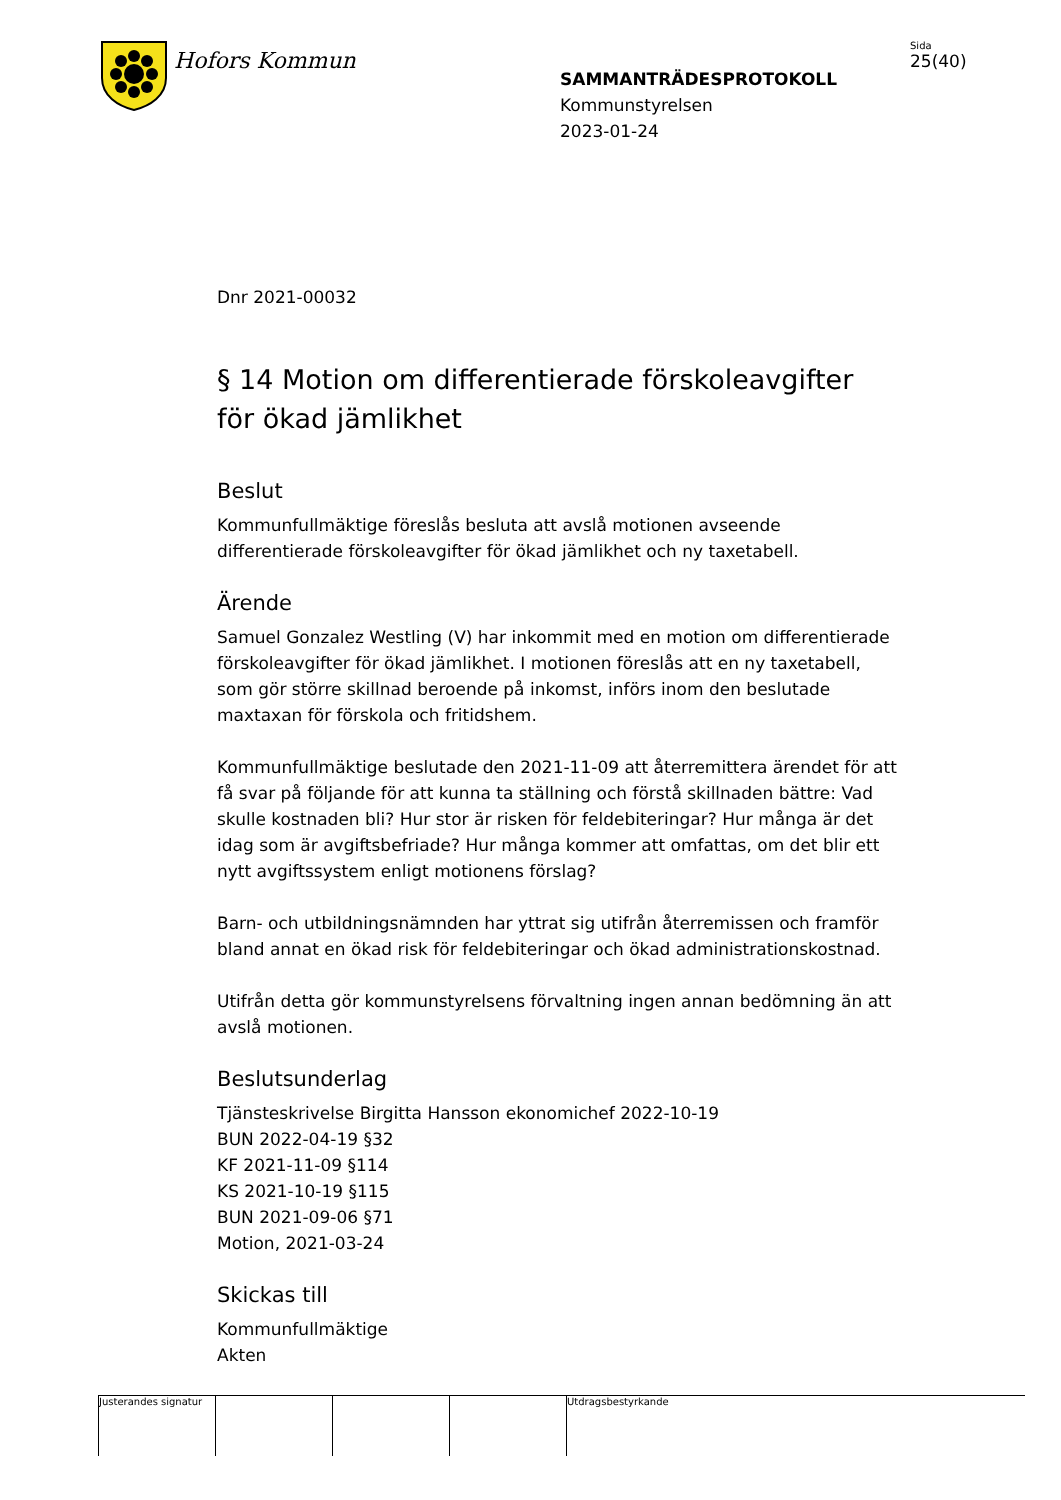Hofors Kommun
SAMMANTRÄDESPROTOKOLL
Kommunstyrelsen
2023-01-24
Sida
25(40)
Dnr 2021-00032
§ 14 Motion om differentierade förskoleavgifter för ökad jämlikhet
Beslut
Kommunfullmäktige föreslås besluta att avslå motionen avseende differentierade förskoleavgifter för ökad jämlikhet och ny taxetabell.
Ärende
Samuel Gonzalez Westling (V) har inkommit med en motion om differentierade förskoleavgifter för ökad jämlikhet. I motionen föreslås att en ny taxetabell, som gör större skillnad beroende på inkomst, införs inom den beslutade maxtaxan för förskola och fritidshem.
Kommunfullmäktige beslutade den 2021-11-09 att återremittera ärendet för att få svar på följande för att kunna ta ställning och förstå skillnaden bättre: Vad skulle kostnaden bli? Hur stor är risken för feldebiteringar? Hur många är det idag som är avgiftsbefriade? Hur många kommer att omfattas, om det blir ett nytt avgiftssystem enligt motionens förslag?
Barn- och utbildningsnämnden har yttrat sig utifrån återremissen och framför bland annat en ökad risk för feldebiteringar och ökad administrationskostnad.
Utifrån detta gör kommunstyrelsens förvaltning ingen annan bedömning än att avslå motionen.
Beslutsunderlag
Tjänsteskrivelse Birgitta Hansson ekonomichef 2022-10-19
BUN 2022-04-19 §32
KF 2021-11-09 §114
KS 2021-10-19 §115
BUN 2021-09-06 §71
Motion, 2021-03-24
Skickas till
Kommunfullmäktige
Akten
Justerandes signatur
Utdragsbestyrkande